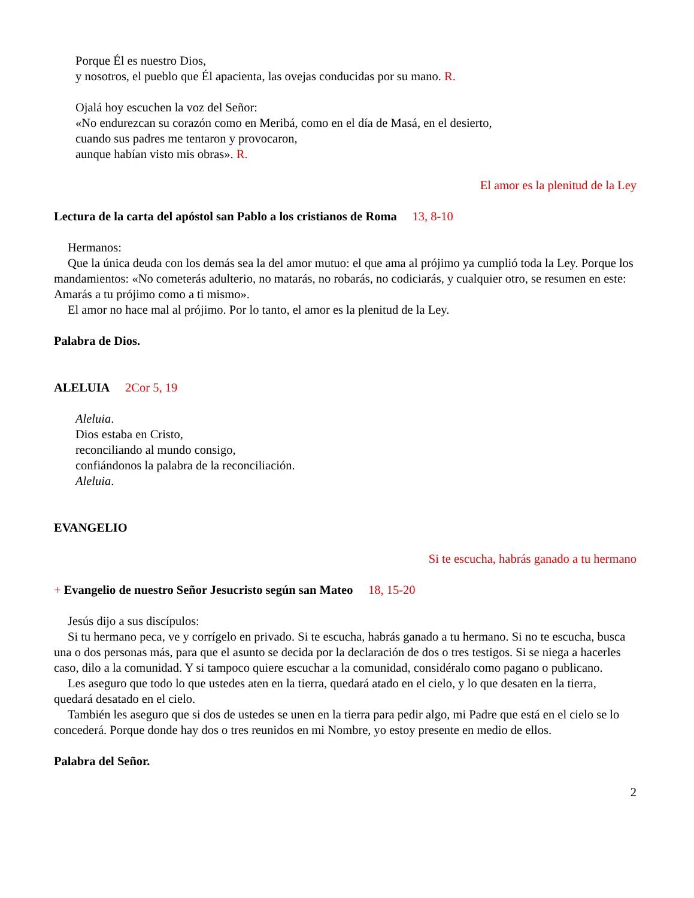Porque Él es nuestro Dios,
y nosotros, el pueblo que Él apacienta, las ovejas conducidas por su mano. R.
Ojalá hoy escuchen la voz del Señor:
«No endurezcan su corazón como en Meribá, como en el día de Masá, en el desierto,
cuando sus padres me tentaron y provocaron,
aunque habían visto mis obras». R.
El amor es la plenitud de la Ley
Lectura de la carta del apóstol san Pablo a los cristianos de Roma 13, 8-10
Hermanos:
Que la única deuda con los demás sea la del amor mutuo: el que ama al prójimo ya cumplió toda la Ley. Porque los mandamientos: «No cometerás adulterio, no matarás, no robarás, no codiciarás, y cualquier otro, se resumen en este: Amarás a tu prójimo como a ti mismo».
El amor no hace mal al prójimo. Por lo tanto, el amor es la plenitud de la Ley.
Palabra de Dios.
ALELUIA 2Cor 5, 19
Aleluia.
Dios estaba en Cristo,
reconciliando al mundo consigo,
confiándonos la palabra de la reconciliación.
Aleluia.
EVANGELIO
Si te escucha, habrás ganado a tu hermano
+ Evangelio de nuestro Señor Jesucristo según san Mateo 18, 15-20
Jesús dijo a sus discípulos:
Si tu hermano peca, ve y corrígelo en privado. Si te escucha, habrás ganado a tu hermano. Si no te escucha, busca una o dos personas más, para que el asunto se decida por la declaración de dos o tres testigos. Si se niega a hacerles caso, dilo a la comunidad. Y si tampoco quiere escuchar a la comunidad, considéralo como pagano o publicano.
Les aseguro que todo lo que ustedes aten en la tierra, quedará atado en el cielo, y lo que desaten en la tierra, quedará desatado en el cielo.
También les aseguro que si dos de ustedes se unen en la tierra para pedir algo, mi Padre que está en el cielo se lo concederá. Porque donde hay dos o tres reunidos en mi Nombre, yo estoy presente en medio de ellos.
Palabra del Señor.
2